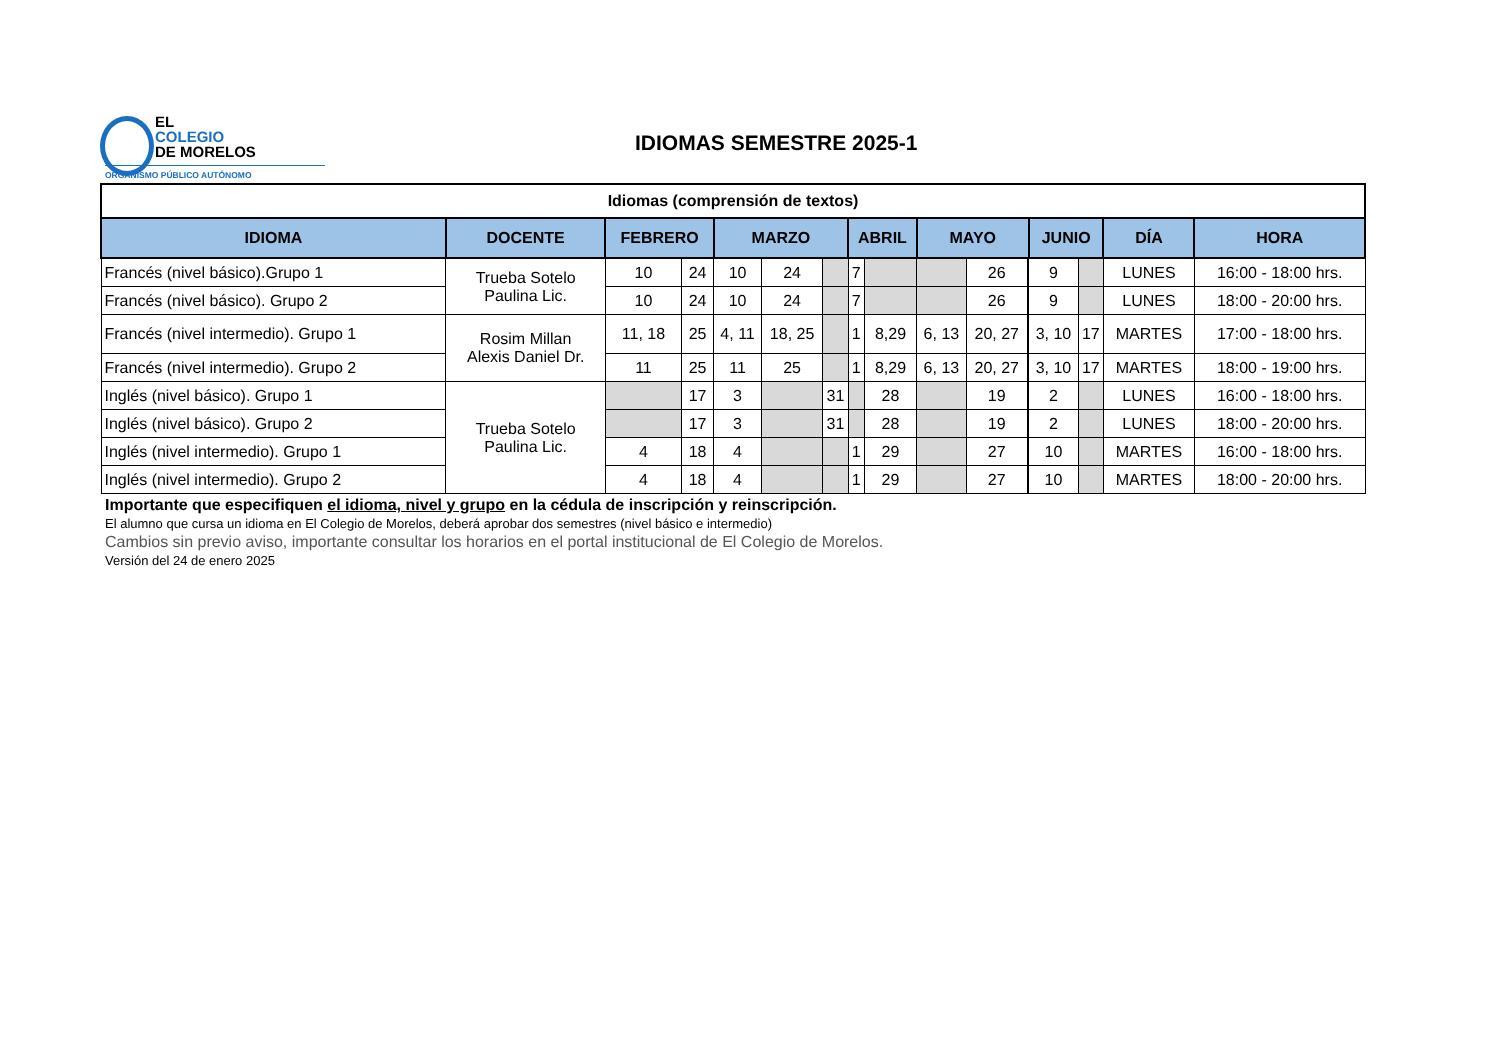EL
COLEGIO
DE MORELOS
ORGANISMO PÚBLICO AUTÓNOMO
IDIOMAS SEMESTRE 2025-1
| Idiomas (comprensión de textos) | | | | | | | | | | | | | | | |
| IDIOMA | DOCENTE | FEBRERO | | MARZO | | | ABRIL | | MAYO | | | JUNIO | | DÍA | HORA |
| Francés (nivel básico).Grupo 1 | Trueba Sotelo Paulina Lic. | 10 | 24 | 10 | 24 | | 7 | | | 26 | | 9 | | LUNES | 16:00 - 18:00 hrs. |
| Francés (nivel básico). Grupo 2 | | 10 | 24 | 10 | 24 | | 7 | | | 26 | | 9 | | LUNES | 18:00 - 20:00 hrs. |
| Francés (nivel intermedio). Grupo 1 | Rosim Millan Alexis Daniel Dr. | 11, 18 | 25 | 4, 11 | 18, 25 | | 1 | 8,29 | 6, 13 | 20, 27 | | 3, 10 | 17 | MARTES | 17:00 - 18:00 hrs. |
| Francés (nivel intermedio). Grupo 2 | | 11 | 25 | 11 | 25 | | 1 | 8,29 | 6, 13 | 20, 27 | | 3, 10 | 17 | MARTES | 18:00 - 19:00 hrs. |
| Inglés (nivel básico). Grupo 1 | Trueba Sotelo Paulina Lic. | | 17 | 3 | | 31 | | 28 | | 19 | | 2 | | LUNES | 16:00 - 18:00 hrs. |
| Inglés (nivel básico). Grupo 2 | | | 17 | 3 | | 31 | | 28 | | 19 | | 2 | | LUNES | 18:00 - 20:00 hrs. |
| Inglés (nivel intermedio). Grupo 1 | | 4 | 18 | 4 | | | 1 | 29 | | 27 | | 10 | | MARTES | 16:00 - 18:00 hrs. |
| Inglés (nivel intermedio). Grupo 2 | | 4 | 18 | 4 | | | 1 | 29 | | 27 | | 10 | | MARTES | 18:00 - 20:00 hrs. |
Importante que especifiquen el idioma, nivel y grupo en la cédula de inscripción y reinscripción.
El alumno que cursa un idioma en El Colegio de Morelos, deberá aprobar dos semestres (nivel básico e intermedio)
Cambios sin previo aviso, importante consultar los horarios en el portal institucional de El Colegio de Morelos.
Versión del 24 de enero 2025